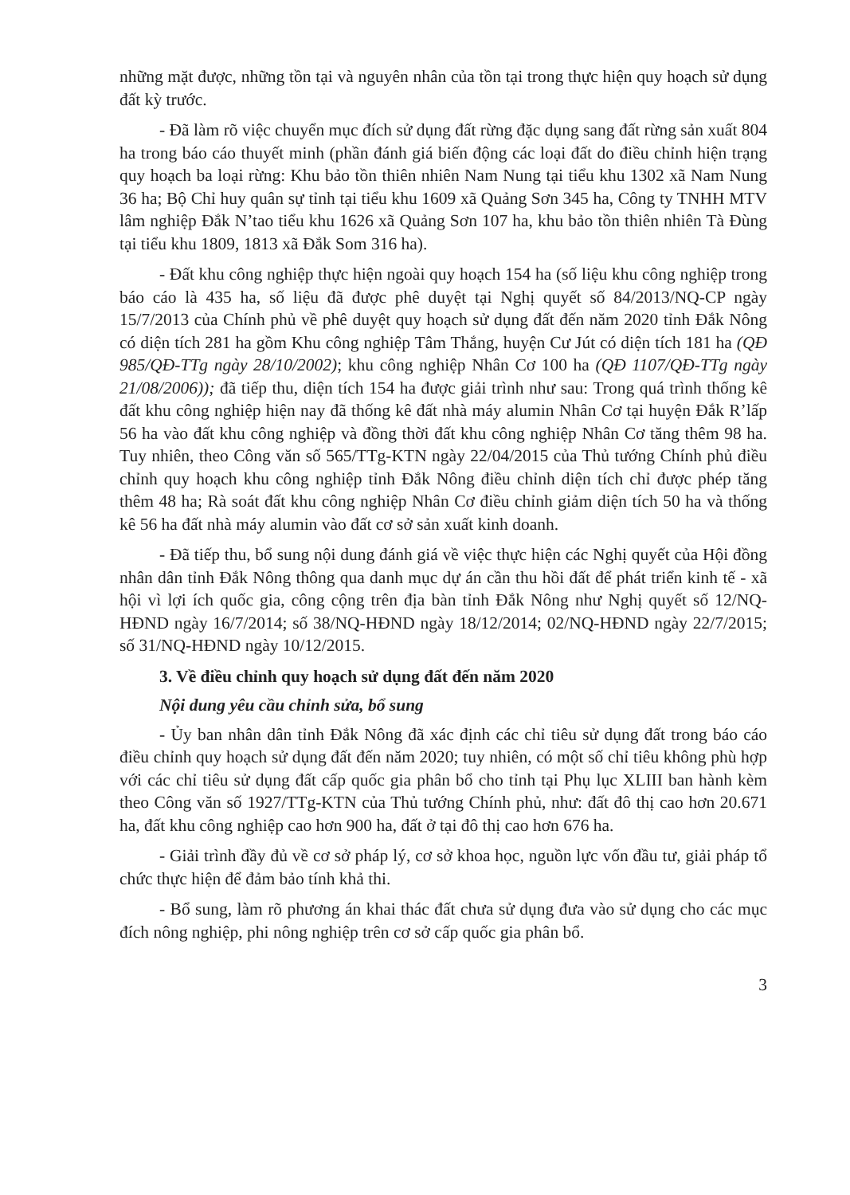những mặt được, những tồn tại và nguyên nhân của tồn tại trong thực hiện quy hoạch sử dụng đất kỳ trước.
- Đã làm rõ việc chuyển mục đích sử dụng đất rừng đặc dụng sang đất rừng sản xuất 804 ha trong báo cáo thuyết minh (phần đánh giá biến động các loại đất do điều chỉnh hiện trạng quy hoạch ba loại rừng: Khu bảo tồn thiên nhiên Nam Nung tại tiểu khu 1302 xã Nam Nung 36 ha; Bộ Chỉ huy quân sự tỉnh tại tiểu khu 1609 xã Quảng Sơn 345 ha, Công ty TNHH MTV lâm nghiệp Đắk N’tao tiểu khu 1626 xã Quảng Sơn 107 ha, khu bảo tồn thiên nhiên Tà Đùng tại tiểu khu 1809, 1813 xã Đắk Som 316 ha).
- Đất khu công nghiệp thực hiện ngoài quy hoạch 154 ha (số liệu khu công nghiệp trong báo cáo là 435 ha, số liệu đã được phê duyệt tại Nghị quyết số 84/2013/NQ-CP ngày 15/7/2013 của Chính phủ về phê duyệt quy hoạch sử dụng đất đến năm 2020 tỉnh Đắk Nông có diện tích 281 ha gồm Khu công nghiệp Tâm Thắng, huyện Cư Jút có diện tích 181 ha (QĐ 985/QĐ-TTg ngày 28/10/2002); khu công nghiệp Nhân Cơ 100 ha (QĐ 1107/QĐ-TTg ngày 21/08/2006)); đã tiếp thu, diện tích 154 ha được giải trình như sau: Trong quá trình thống kê đất khu công nghiệp hiện nay đã thống kê đất nhà máy alumin Nhân Cơ tại huyện Đắk R’lấp 56 ha vào đất khu công nghiệp và đồng thời đất khu công nghiệp Nhân Cơ tăng thêm 98 ha. Tuy nhiên, theo Công văn số 565/TTg-KTN ngày 22/04/2015 của Thủ tướng Chính phủ điều chỉnh quy hoạch khu công nghiệp tỉnh Đắk Nông điều chỉnh diện tích chỉ được phép tăng thêm 48 ha; Rà soát đất khu công nghiệp Nhân Cơ điều chỉnh giảm diện tích 50 ha và thống kê 56 ha đất nhà máy alumin vào đất cơ sở sản xuất kinh doanh.
- Đã tiếp thu, bổ sung nội dung đánh giá về việc thực hiện các Nghị quyết của Hội đồng nhân dân tỉnh Đắk Nông thông qua danh mục dự án cần thu hồi đất để phát triển kinh tế - xã hội vì lợi ích quốc gia, công cộng trên địa bàn tỉnh Đắk Nông như Nghị quyết số 12/NQ-HĐND ngày 16/7/2014; số 38/NQ-HĐND ngày 18/12/2014; 02/NQ-HĐND ngày 22/7/2015; số 31/NQ-HĐND ngày 10/12/2015.
3. Về điều chỉnh quy hoạch sử dụng đất đến năm 2020
Nội dung yêu cầu chỉnh sửa, bổ sung
- Ủy ban nhân dân tỉnh Đắk Nông đã xác định các chỉ tiêu sử dụng đất trong báo cáo điều chỉnh quy hoạch sử dụng đất đến năm 2020; tuy nhiên, có một số chỉ tiêu không phù hợp với các chỉ tiêu sử dụng đất cấp quốc gia phân bổ cho tỉnh tại Phụ lục XLIII ban hành kèm theo Công văn số 1927/TTg-KTN của Thủ tướng Chính phủ, như: đất đô thị cao hơn 20.671 ha, đất khu công nghiệp cao hơn 900 ha, đất ở tại đô thị cao hơn 676 ha.
- Giải trình đầy đủ về cơ sở pháp lý, cơ sở khoa học, nguồn lực vốn đầu tư, giải pháp tổ chức thực hiện để đảm bảo tính khả thi.
- Bổ sung, làm rõ phương án khai thác đất chưa sử dụng đưa vào sử dụng cho các mục đích nông nghiệp, phi nông nghiệp trên cơ sở cấp quốc gia phân bổ.
3